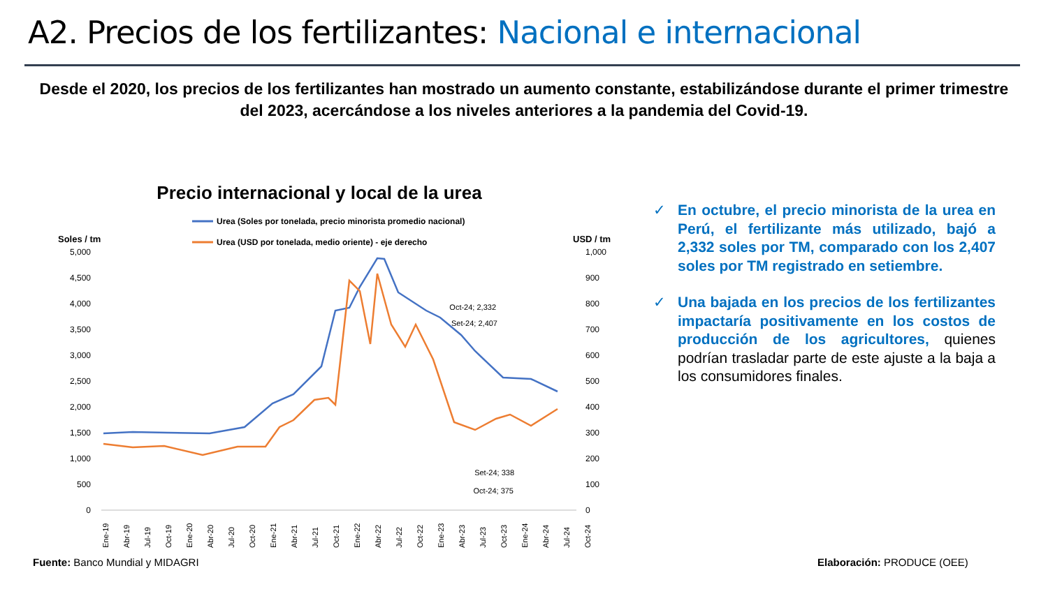A2. Precios de los fertilizantes: Nacional e internacional
Desde el 2020, los precios de los fertilizantes han mostrado un aumento constante, estabilizándose durante el primer trimestre del 2023, acercándose a los niveles anteriores a la pandemia del Covid-19.
Precio internacional y local de la urea
Urea (Soles por tonelada, precio minorista promedio nacional)
Urea (USD por tonelada, medio oriente) - eje derecho
Soles / tm
USD / tm
5,000
4,500
4,000
3,500
3,000
2,500
2,000
1,500
1,000
500
0
1,000
900
800
700
600
500
400
300
200
100
0
Oct-24; 2,332
Set-24; 2,407
Set-24; 338
Oct-24; 375
Ene-19
Abr-19
Jul-19
Oct-19
Ene-20
Abr-20
Jul-20
Oct-20
Ene-21
Abr-21
Jul-21
Oct-21
Ene-22
Abr-22
Jul-22
Oct-22
Ene-23
Abr-23
Jul-23
Oct-23
Ene-24
Abr-24
Jul-24
Oct-24
✓ En octubre, el precio minorista de la urea en Perú, el fertilizante más utilizado, bajó a 2,332 soles por TM, comparado con los 2,407 soles por TM registrado en setiembre.
✓ Una bajada en los precios de los fertilizantes impactaría positivamente en los costos de producción de los agricultores, quienes podrían trasladar parte de este ajuste a la baja a los consumidores finales.
Fuente: Banco Mundial y MIDAGRI
Elaboración: PRODUCE (OEE)